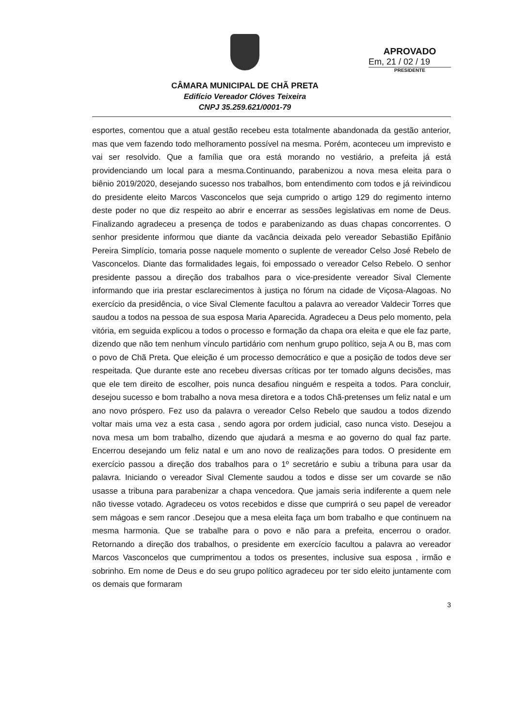CÂMARA MUNICIPAL DE CHÃ PRETA
Edifício Vereador Clóves Teixeira
CNPJ 35.259.621/0001-79
APROVADO
Em, 21 / 02 / 19
PRESIDENTE
esportes, comentou que a atual gestão recebeu esta totalmente abandonada da gestão anterior, mas que vem fazendo todo melhoramento possível na mesma. Porém, aconteceu um imprevisto e vai ser resolvido. Que a família que ora está morando no vestiário, a prefeita já está providenciando um local para a mesma.Continuando, parabenizou a nova mesa eleita para o biênio 2019/2020, desejando sucesso nos trabalhos, bom entendimento com todos e já reivindicou do presidente eleito Marcos Vasconcelos que seja cumprido o artigo 129 do regimento interno deste poder no que diz respeito ao abrir e encerrar as sessões legislativas em nome de Deus. Finalizando agradeceu a presença de todos e parabenizando as duas chapas concorrentes. O senhor presidente informou que diante da vacância deixada pelo vereador Sebastião Epifânio Pereira Simplício, tomaria posse naquele momento o suplente de vereador Celso José Rebelo de Vasconcelos. Diante das formalidades legais, foi empossado o vereador Celso Rebelo. O senhor presidente passou a direção dos trabalhos para o vice-presidente vereador Sival Clemente informando que iria prestar esclarecimentos à justiça no fórum na cidade de Viçosa-Alagoas. No exercício da presidência, o vice Sival Clemente facultou a palavra ao vereador Valdecir Torres que saudou a todos na pessoa de sua esposa Maria Aparecida. Agradeceu a Deus pelo momento, pela vitória, em seguida explicou a todos o processo e formação da chapa ora eleita e que ele faz parte, dizendo que não tem nenhum vínculo partidário com nenhum grupo político, seja A ou B, mas com o povo de Chã Preta. Que eleição é um processo democrático e que a posição de todos deve ser respeitada. Que durante este ano recebeu diversas críticas por ter tomado alguns decisões, mas que ele tem direito de escolher, pois nunca desafiou ninguém e respeita a todos. Para concluir, desejou sucesso e bom trabalho a nova mesa diretora e a todos Chã-pretenses um feliz natal e um ano novo próspero. Fez uso da palavra o vereador Celso Rebelo que saudou a todos dizendo voltar mais uma vez a esta casa , sendo agora por ordem judicial, caso nunca visto. Desejou a nova mesa um bom trabalho, dizendo que ajudará a mesma e ao governo do qual faz parte. Encerrou desejando um feliz natal e um ano novo de realizações para todos. O presidente em exercício passou a direção dos trabalhos para o 1º secretário e subiu a tribuna para usar da palavra. Iniciando o vereador Sival Clemente saudou a todos e disse ser um covarde se não usasse a tribuna para parabenizar a chapa vencedora. Que jamais seria indiferente a quem nele não tivesse votado. Agradeceu os votos recebidos e disse que cumprirá o seu papel de vereador sem mágoas e sem rancor .Desejou que a mesa eleita faça um bom trabalho e que continuem na mesma harmonia. Que se trabalhe para o povo e não para a prefeita, encerrou o orador. Retornando a direção dos trabalhos, o presidente em exercício facultou a palavra ao vereador Marcos Vasconcelos que cumprimentou a todos os presentes, inclusive sua esposa , irmão e sobrinho. Em nome de Deus e do seu grupo político agradeceu por ter sido eleito juntamente com os demais que formaram
3